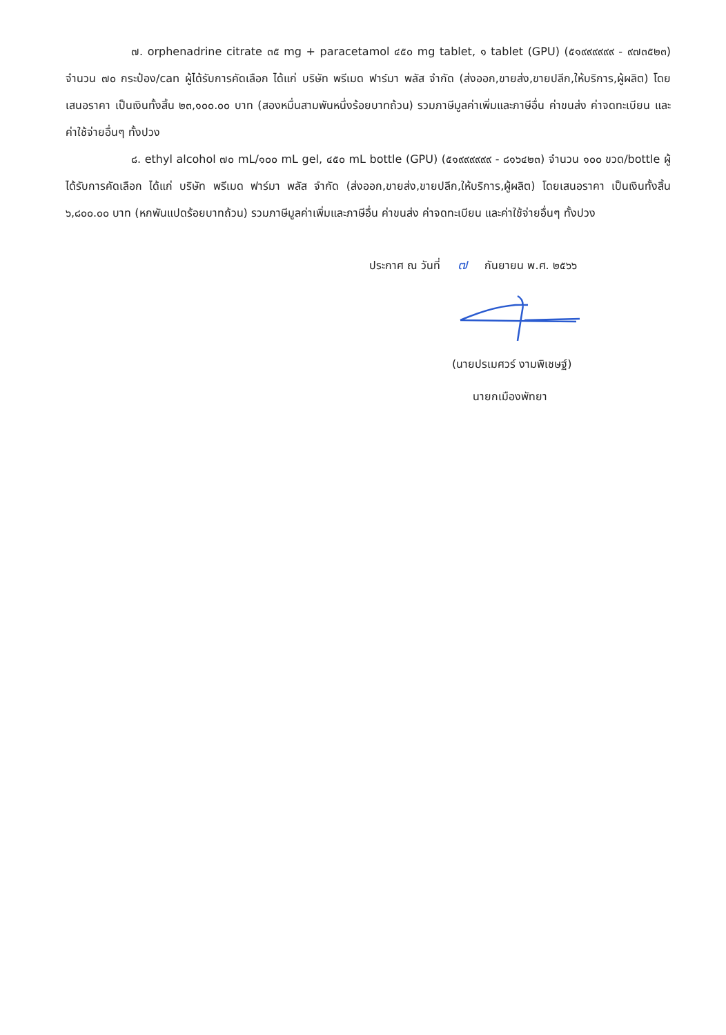๗. orphenadrine citrate ๓๕ mg + paracetamol ๔๕๐ mg tablet, ๑ tablet (GPU) (๕๑๙๙๙๙๙๙ - ๙๗๓๕๒๓) จำนวน ๗๐ กระป๋อง/can ผู้ได้รับการคัดเลือก ได้แก่ บริษัท พรีเมด ฟาร์มา พลัส จำกัด (ส่งออก,ขายส่ง,ขายปลีก,ให้บริการ,ผู้ผลิต) โดยเสนอราคา เป็นเงินทั้งสิ้น ๒๓,๑๐๐.๐๐ บาท (สองหมื่นสามพันหนึ่งร้อยบาทถ้วน) รวมภาษีมูลค่าเพิ่มและภาษีอื่น ค่าขนส่ง ค่าจดทะเบียน และค่าใช้จ่ายอื่นๆ ทั้งปวง
๘. ethyl alcohol ๗๐ mL/๑๐๐ mL gel, ๔๕๐ mL bottle (GPU) (๕๑๙๙๙๙๙๙ - ๘๑๖๔๒๓) จำนวน ๑๐๐ ขวด/bottle ผู้ได้รับการคัดเลือก ได้แก่ บริษัท พรีเมด ฟาร์มา พลัส จำกัด (ส่งออก,ขายส่ง,ขายปลีก,ให้บริการ,ผู้ผลิต) โดยเสนอราคา เป็นเงินทั้งสิ้น ๖,๘๐๐.๐๐ บาท (หกพันแปดร้อยบาทถ้วน) รวมภาษีมูลค่าเพิ่มและภาษีอื่น ค่าขนส่ง ค่าจดทะเบียน และค่าใช้จ่ายอื่นๆ ทั้งปวง
ประกาศ ณ วันที่ ๗ กันยายน พ.ศ. ๒๕๖๖
(นายปรเมศวร์ งามพิเชษฐ์)
นายกเมืองพัทยา